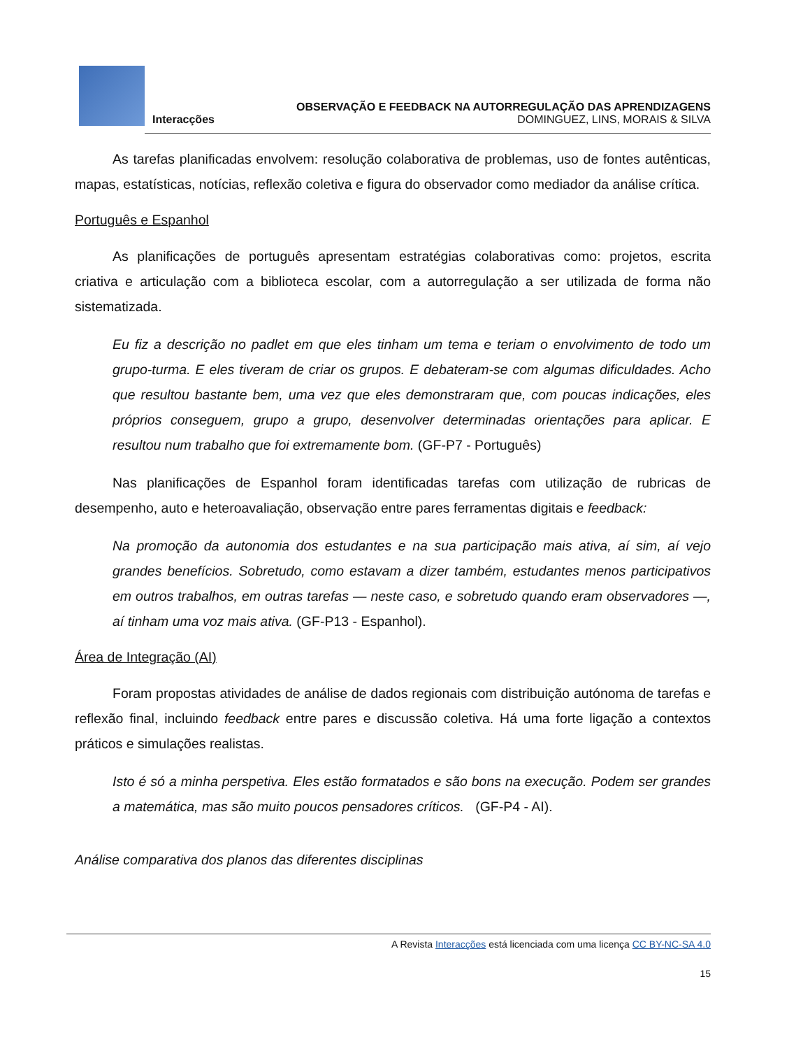Interacções
OBSERVAÇÃO E FEEDBACK NA AUTORREGULAÇÃO DAS APRENDIZAGENS
DOMINGUEZ, LINS, MORAIS & SILVA
As tarefas planificadas envolvem: resolução colaborativa de problemas, uso de fontes autênticas, mapas, estatísticas, notícias, reflexão coletiva e figura do observador como mediador da análise crítica.
Português e Espanhol
As planificações de português apresentam estratégias colaborativas como: projetos, escrita criativa e articulação com a biblioteca escolar, com a autorregulação a ser utilizada de forma não sistematizada.
Eu fiz a descrição no padlet em que eles tinham um tema e teriam o envolvimento de todo um grupo-turma. E eles tiveram de criar os grupos. E debateram-se com algumas dificuldades. Acho que resultou bastante bem, uma vez que eles demonstraram que, com poucas indicações, eles próprios conseguem, grupo a grupo, desenvolver determinadas orientações para aplicar. E resultou num trabalho que foi extremamente bom. (GF-P7 - Português)
Nas planificações de Espanhol foram identificadas tarefas com utilização de rubricas de desempenho, auto e heteroavaliação, observação entre pares ferramentas digitais e feedback:
Na promoção da autonomia dos estudantes e na sua participação mais ativa, aí sim, aí vejo grandes benefícios. Sobretudo, como estavam a dizer também, estudantes menos participativos em outros trabalhos, em outras tarefas — neste caso, e sobretudo quando eram observadores —, aí tinham uma voz mais ativa. (GF-P13 - Espanhol).
Área de Integração (AI)
Foram propostas atividades de análise de dados regionais com distribuição autónoma de tarefas e reflexão final, incluindo feedback entre pares e discussão coletiva. Há uma forte ligação a contextos práticos e simulações realistas.
Isto é só a minha perspetiva. Eles estão formatados e são bons na execução. Podem ser grandes a matemática, mas são muito poucos pensadores críticos. (GF-P4 - AI).
Análise comparativa dos planos das diferentes disciplinas
A Revista Interacções está licenciada com uma licença CC BY-NC-SA 4.0
15